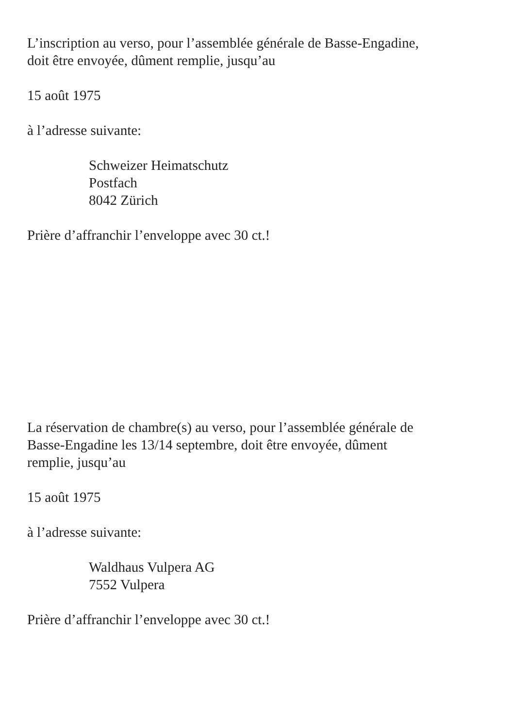L’inscription au verso, pour l’assemblée générale de Basse-Engadine,
doit être envoyée, dûment remplie, jusqu’au
15 août 1975
à l’adresse suivante:
Schweizer Heimatschutz
Postfach
8042 Zürich
Prière d’affranchir l’enveloppe avec 30 ct.!
La réservation de chambre(s) au verso, pour l’assemblée générale de
Basse-Engadine les 13/14 septembre, doit être envoyée, dûment
remplie, jusqu’au
15 août 1975
à l’adresse suivante:
Waldhaus Vulpera AG
7552 Vulpera
Prière d’affranchir l’enveloppe avec 30 ct.!